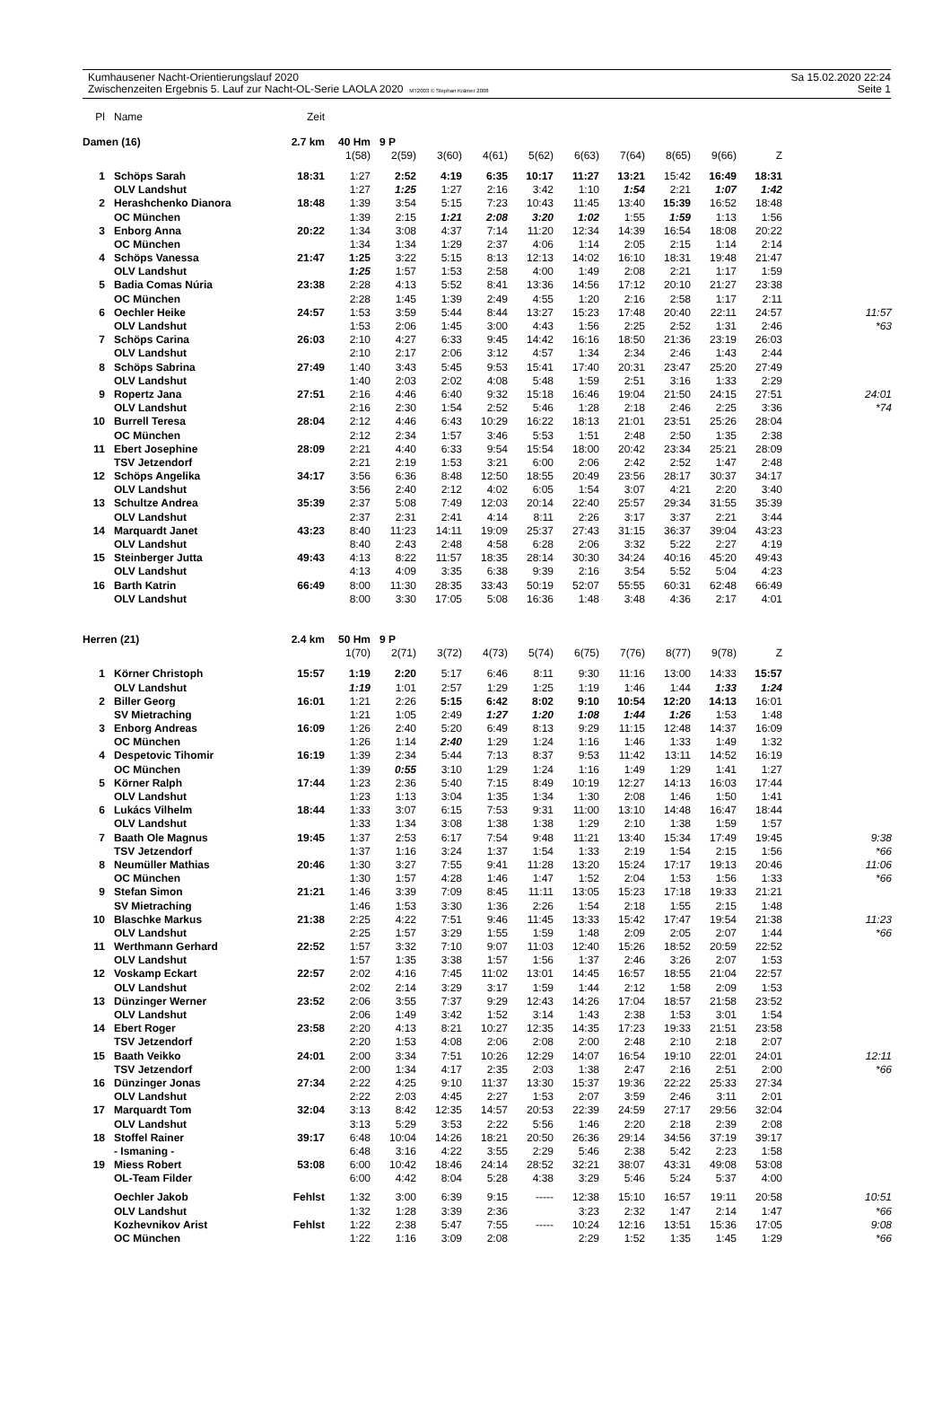Kumhausener Nacht-Orientierungslauf 2020
Zwischenzeiten Ergebnis 5. Lauf zur Nacht-OL-Serie LAOLA 2020 MT2003 © Stephan Krämer 2008
Sa 15.02.2020 22:24
Seite 1
| Pl | Name | Zeit | | | | | | | | | | | |
| Damen (16) | | 2.7 km | 40 Hm | 9 P | | | | | | | | | |
| | | | 1(58) | 2(59) | 3(60) | 4(61) | 5(62) | 6(63) | 7(64) | 8(65) | 9(66) | Z | |
| 1 | Schöps Sarah | 18:31 | 1:27 | 2:52 | 4:19 | 6:35 | 10:17 | 11:27 | 13:21 | 15:42 | 16:49 | 18:31 | |
| | OLV Landshut | | 1:27 | 1:25 | 1:27 | 2:16 | 3:42 | 1:10 | 1:54 | 2:21 | 1:07 | 1:42 | |
| 2 | Herashchenko Dianora | 18:48 | 1:39 | 3:54 | 5:15 | 7:23 | 10:43 | 11:45 | 13:40 | 15:39 | 16:52 | 18:48 | |
| | OC München | | 1:39 | 2:15 | 1:21 | 2:08 | 3:20 | 1:02 | 1:55 | 1:59 | 1:13 | 1:56 | |
| 3 | Enborg Anna | 20:22 | 1:34 | 3:08 | 4:37 | 7:14 | 11:20 | 12:34 | 14:39 | 16:54 | 18:08 | 20:22 | |
| | OC München | | 1:34 | 1:34 | 1:29 | 2:37 | 4:06 | 1:14 | 2:05 | 2:15 | 1:14 | 2:14 | |
| 4 | Schöps Vanessa | 21:47 | 1:25 | 3:22 | 5:15 | 8:13 | 12:13 | 14:02 | 16:10 | 18:31 | 19:48 | 21:47 | |
| | OLV Landshut | | 1:25 | 1:57 | 1:53 | 2:58 | 4:00 | 1:49 | 2:08 | 2:21 | 1:17 | 1:59 | |
| 5 | Badia Comas Núria | 23:38 | 2:28 | 4:13 | 5:52 | 8:41 | 13:36 | 14:56 | 17:12 | 20:10 | 21:27 | 23:38 | |
| | OC München | | 2:28 | 1:45 | 1:39 | 2:49 | 4:55 | 1:20 | 2:16 | 2:58 | 1:17 | 2:11 | |
| 6 | Oechler Heike | 24:57 | 1:53 | 3:59 | 5:44 | 8:44 | 13:27 | 15:23 | 17:48 | 20:40 | 22:11 | 24:57 | 11:57 |
| | OLV Landshut | | 1:53 | 2:06 | 1:45 | 3:00 | 4:43 | 1:56 | 2:25 | 2:52 | 1:31 | 2:46 | *63 |
| 7 | Schöps Carina | 26:03 | 2:10 | 4:27 | 6:33 | 9:45 | 14:42 | 16:16 | 18:50 | 21:36 | 23:19 | 26:03 | |
| | OLV Landshut | | 2:10 | 2:17 | 2:06 | 3:12 | 4:57 | 1:34 | 2:34 | 2:46 | 1:43 | 2:44 | |
| 8 | Schöps Sabrina | 27:49 | 1:40 | 3:43 | 5:45 | 9:53 | 15:41 | 17:40 | 20:31 | 23:47 | 25:20 | 27:49 | |
| | OLV Landshut | | 1:40 | 2:03 | 2:02 | 4:08 | 5:48 | 1:59 | 2:51 | 3:16 | 1:33 | 2:29 | |
| 9 | Ropertz Jana | 27:51 | 2:16 | 4:46 | 6:40 | 9:32 | 15:18 | 16:46 | 19:04 | 21:50 | 24:15 | 27:51 | 24:01 |
| | OLV Landshut | | 2:16 | 2:30 | 1:54 | 2:52 | 5:46 | 1:28 | 2:18 | 2:46 | 2:25 | 3:36 | *74 |
| 10 | Burrell Teresa | 28:04 | 2:12 | 4:46 | 6:43 | 10:29 | 16:22 | 18:13 | 21:01 | 23:51 | 25:26 | 28:04 | |
| | OC München | | 2:12 | 2:34 | 1:57 | 3:46 | 5:53 | 1:51 | 2:48 | 2:50 | 1:35 | 2:38 | |
| 11 | Ebert Josephine | 28:09 | 2:21 | 4:40 | 6:33 | 9:54 | 15:54 | 18:00 | 20:42 | 23:34 | 25:21 | 28:09 | |
| | TSV Jetzendorf | | 2:21 | 2:19 | 1:53 | 3:21 | 6:00 | 2:06 | 2:42 | 2:52 | 1:47 | 2:48 | |
| 12 | Schöps Angelika | 34:17 | 3:56 | 6:36 | 8:48 | 12:50 | 18:55 | 20:49 | 23:56 | 28:17 | 30:37 | 34:17 | |
| | OLV Landshut | | 3:56 | 2:40 | 2:12 | 4:02 | 6:05 | 1:54 | 3:07 | 4:21 | 2:20 | 3:40 | |
| 13 | Schultze Andrea | 35:39 | 2:37 | 5:08 | 7:49 | 12:03 | 20:14 | 22:40 | 25:57 | 29:34 | 31:55 | 35:39 | |
| | OLV Landshut | | 2:37 | 2:31 | 2:41 | 4:14 | 8:11 | 2:26 | 3:17 | 3:37 | 2:21 | 3:44 | |
| 14 | Marquardt Janet | 43:23 | 8:40 | 11:23 | 14:11 | 19:09 | 25:37 | 27:43 | 31:15 | 36:37 | 39:04 | 43:23 | |
| | OLV Landshut | | 8:40 | 2:43 | 2:48 | 4:58 | 6:28 | 2:06 | 3:32 | 5:22 | 2:27 | 4:19 | |
| 15 | Steinberger Jutta | 49:43 | 4:13 | 8:22 | 11:57 | 18:35 | 28:14 | 30:30 | 34:24 | 40:16 | 45:20 | 49:43 | |
| | OLV Landshut | | 4:13 | 4:09 | 3:35 | 6:38 | 9:39 | 2:16 | 3:54 | 5:52 | 5:04 | 4:23 | |
| 16 | Barth Katrin | 66:49 | 8:00 | 11:30 | 28:35 | 33:43 | 50:19 | 52:07 | 55:55 | 60:31 | 62:48 | 66:49 | |
| | OLV Landshut | | 8:00 | 3:30 | 17:05 | 5:08 | 16:36 | 1:48 | 3:48 | 4:36 | 2:17 | 4:01 | |
| Herren (21) | | 2.4 km | 50 Hm | 9 P | | | | | | | | | |
| | | | 1(70) | 2(71) | 3(72) | 4(73) | 5(74) | 6(75) | 7(76) | 8(77) | 9(78) | Z | |
| 1 | Körner Christoph | 15:57 | 1:19 | 2:20 | 5:17 | 6:46 | 8:11 | 9:30 | 11:16 | 13:00 | 14:33 | 15:57 | |
| | OLV Landshut | | 1:19 | 1:01 | 2:57 | 1:29 | 1:25 | 1:19 | 1:46 | 1:44 | 1:33 | 1:24 | |
| 2 | Biller Georg | 16:01 | 1:21 | 2:26 | 5:15 | 6:42 | 8:02 | 9:10 | 10:54 | 12:20 | 14:13 | 16:01 | |
| | SV Mietraching | | 1:21 | 1:05 | 2:49 | 1:27 | 1:20 | 1:08 | 1:44 | 1:26 | 1:53 | 1:48 | |
| 3 | Enborg Andreas | 16:09 | 1:26 | 2:40 | 5:20 | 6:49 | 8:13 | 9:29 | 11:15 | 12:48 | 14:37 | 16:09 | |
| | OC München | | 1:26 | 1:14 | 2:40 | 1:29 | 1:24 | 1:16 | 1:46 | 1:33 | 1:49 | 1:32 | |
| 4 | Despetovic Tihomir | 16:19 | 1:39 | 2:34 | 5:44 | 7:13 | 8:37 | 9:53 | 11:42 | 13:11 | 14:52 | 16:19 | |
| | OC München | | 1:39 | 0:55 | 3:10 | 1:29 | 1:24 | 1:16 | 1:49 | 1:29 | 1:41 | 1:27 | |
| 5 | Körner Ralph | 17:44 | 1:23 | 2:36 | 5:40 | 7:15 | 8:49 | 10:19 | 12:27 | 14:13 | 16:03 | 17:44 | |
| | OLV Landshut | | 1:23 | 1:13 | 3:04 | 1:35 | 1:34 | 1:30 | 2:08 | 1:46 | 1:50 | 1:41 | |
| 6 | Lukács Vilhelm | 18:44 | 1:33 | 3:07 | 6:15 | 7:53 | 9:31 | 11:00 | 13:10 | 14:48 | 16:47 | 18:44 | |
| | OLV Landshut | | 1:33 | 1:34 | 3:08 | 1:38 | 1:38 | 1:29 | 2:10 | 1:38 | 1:59 | 1:57 | |
| 7 | Baath Ole Magnus | 19:45 | 1:37 | 2:53 | 6:17 | 7:54 | 9:48 | 11:21 | 13:40 | 15:34 | 17:49 | 19:45 | 9:38 |
| | TSV Jetzendorf | | 1:37 | 1:16 | 3:24 | 1:37 | 1:54 | 1:33 | 2:19 | 1:54 | 2:15 | 1:56 | *66 |
| 8 | Neumüller Mathias | 20:46 | 1:30 | 3:27 | 7:55 | 9:41 | 11:28 | 13:20 | 15:24 | 17:17 | 19:13 | 20:46 | 11:06 |
| | OC München | | 1:30 | 1:57 | 4:28 | 1:46 | 1:47 | 1:52 | 2:04 | 1:53 | 1:56 | 1:33 | *66 |
| 9 | Stefan Simon | 21:21 | 1:46 | 3:39 | 7:09 | 8:45 | 11:11 | 13:05 | 15:23 | 17:18 | 19:33 | 21:21 | |
| | SV Mietraching | | 1:46 | 1:53 | 3:30 | 1:36 | 2:26 | 1:54 | 2:18 | 1:55 | 2:15 | 1:48 | |
| 10 | Blaschke Markus | 21:38 | 2:25 | 4:22 | 7:51 | 9:46 | 11:45 | 13:33 | 15:42 | 17:47 | 19:54 | 21:38 | 11:23 |
| | OLV Landshut | | 2:25 | 1:57 | 3:29 | 1:55 | 1:59 | 1:48 | 2:09 | 2:05 | 2:07 | 1:44 | *66 |
| 11 | Werthmann Gerhard | 22:52 | 1:57 | 3:32 | 7:10 | 9:07 | 11:03 | 12:40 | 15:26 | 18:52 | 20:59 | 22:52 | |
| | OLV Landshut | | 1:57 | 1:35 | 3:38 | 1:57 | 1:56 | 1:37 | 2:46 | 3:26 | 2:07 | 1:53 | |
| 12 | Voskamp Eckart | 22:57 | 2:02 | 4:16 | 7:45 | 11:02 | 13:01 | 14:45 | 16:57 | 18:55 | 21:04 | 22:57 | |
| | OLV Landshut | | 2:02 | 2:14 | 3:29 | 3:17 | 1:59 | 1:44 | 2:12 | 1:58 | 2:09 | 1:53 | |
| 13 | Dünzinger Werner | 23:52 | 2:06 | 3:55 | 7:37 | 9:29 | 12:43 | 14:26 | 17:04 | 18:57 | 21:58 | 23:52 | |
| | OLV Landshut | | 2:06 | 1:49 | 3:42 | 1:52 | 3:14 | 1:43 | 2:38 | 1:53 | 3:01 | 1:54 | |
| 14 | Ebert Roger | 23:58 | 2:20 | 4:13 | 8:21 | 10:27 | 12:35 | 14:35 | 17:23 | 19:33 | 21:51 | 23:58 | |
| | TSV Jetzendorf | | 2:20 | 1:53 | 4:08 | 2:06 | 2:08 | 2:00 | 2:48 | 2:10 | 2:18 | 2:07 | |
| 15 | Baath Veikko | 24:01 | 2:00 | 3:34 | 7:51 | 10:26 | 12:29 | 14:07 | 16:54 | 19:10 | 22:01 | 24:01 | 12:11 |
| | TSV Jetzendorf | | 2:00 | 1:34 | 4:17 | 2:35 | 2:03 | 1:38 | 2:47 | 2:16 | 2:51 | 2:00 | *66 |
| 16 | Dünzinger Jonas | 27:34 | 2:22 | 4:25 | 9:10 | 11:37 | 13:30 | 15:37 | 19:36 | 22:22 | 25:33 | 27:34 | |
| | OLV Landshut | | 2:22 | 2:03 | 4:45 | 2:27 | 1:53 | 2:07 | 3:59 | 2:46 | 3:11 | 2:01 | |
| 17 | Marquardt Tom | 32:04 | 3:13 | 8:42 | 12:35 | 14:57 | 20:53 | 22:39 | 24:59 | 27:17 | 29:56 | 32:04 | |
| | OLV Landshut | | 3:13 | 5:29 | 3:53 | 2:22 | 5:56 | 1:46 | 2:20 | 2:18 | 2:39 | 2:08 | |
| 18 | Stoffel Rainer | 39:17 | 6:48 | 10:04 | 14:26 | 18:21 | 20:50 | 26:36 | 29:14 | 34:56 | 37:19 | 39:17 | |
| | - Ismaning - | | 6:48 | 3:16 | 4:22 | 3:55 | 2:29 | 5:46 | 2:38 | 5:42 | 2:23 | 1:58 | |
| 19 | Miess Robert | 53:08 | 6:00 | 10:42 | 18:46 | 24:14 | 28:52 | 32:21 | 38:07 | 43:31 | 49:08 | 53:08 | |
| | OL-Team Filder | | 6:00 | 4:42 | 8:04 | 5:28 | 4:38 | 3:29 | 5:46 | 5:24 | 5:37 | 4:00 | |
| | Oechler Jakob | Fehlst | 1:32 | 3:00 | 6:39 | 9:15 | ----- | 12:38 | 15:10 | 16:57 | 19:11 | 20:58 | 10:51 |
| | OLV Landshut | | 1:32 | 1:28 | 3:39 | 2:36 | | 3:23 | 2:32 | 1:47 | 2:14 | 1:47 | *66 |
| | Kozhevnikov Arist | Fehlst | 1:22 | 2:38 | 5:47 | 7:55 | ----- | 10:24 | 12:16 | 13:51 | 15:36 | 17:05 | 9:08 |
| | OC München | | 1:22 | 1:16 | 3:09 | 2:08 | | 2:29 | 1:52 | 1:35 | 1:45 | 1:29 | *66 |